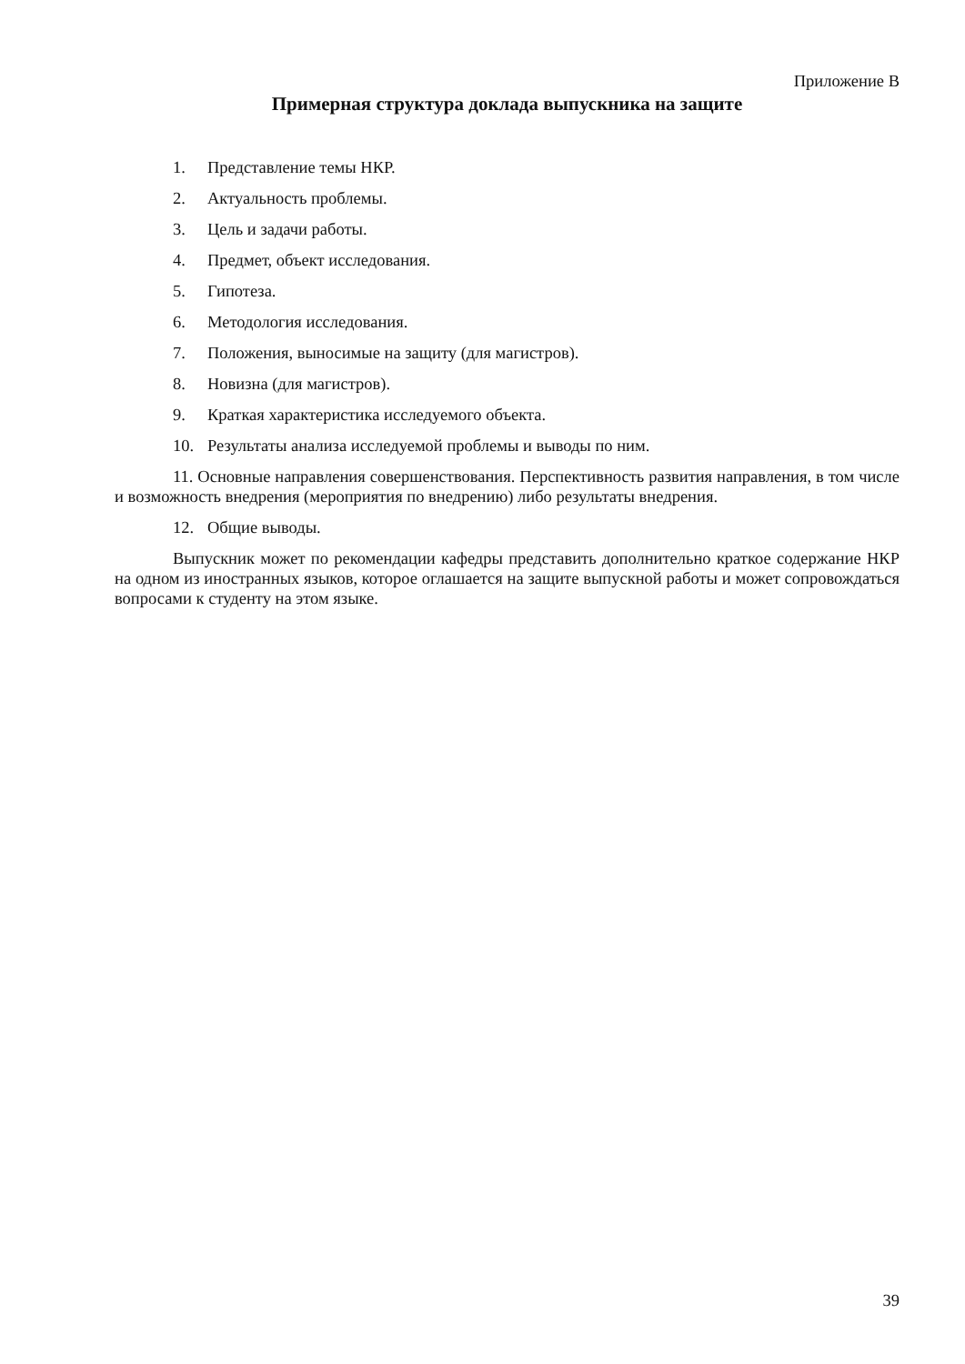Приложение В
Примерная структура доклада выпускника на защите
1. Представление темы НКР.
2. Актуальность проблемы.
3. Цель и задачи работы.
4. Предмет, объект исследования.
5. Гипотеза.
6. Методология исследования.
7. Положения, выносимые на защиту (для магистров).
8. Новизна (для магистров).
9. Краткая характеристика исследуемого объекта.
10. Результаты анализа исследуемой проблемы и выводы по ним.
11. Основные направления совершенствования. Перспективность развития направления, в том числе и возможность внедрения (мероприятия по внедрению) либо результаты внедрения.
12. Общие выводы.
Выпускник может по рекомендации кафедры представить дополнительно краткое содержание НКР на одном из иностранных языков, которое оглашается на защите выпускной работы и может сопровождаться вопросами к студенту на этом языке.
39